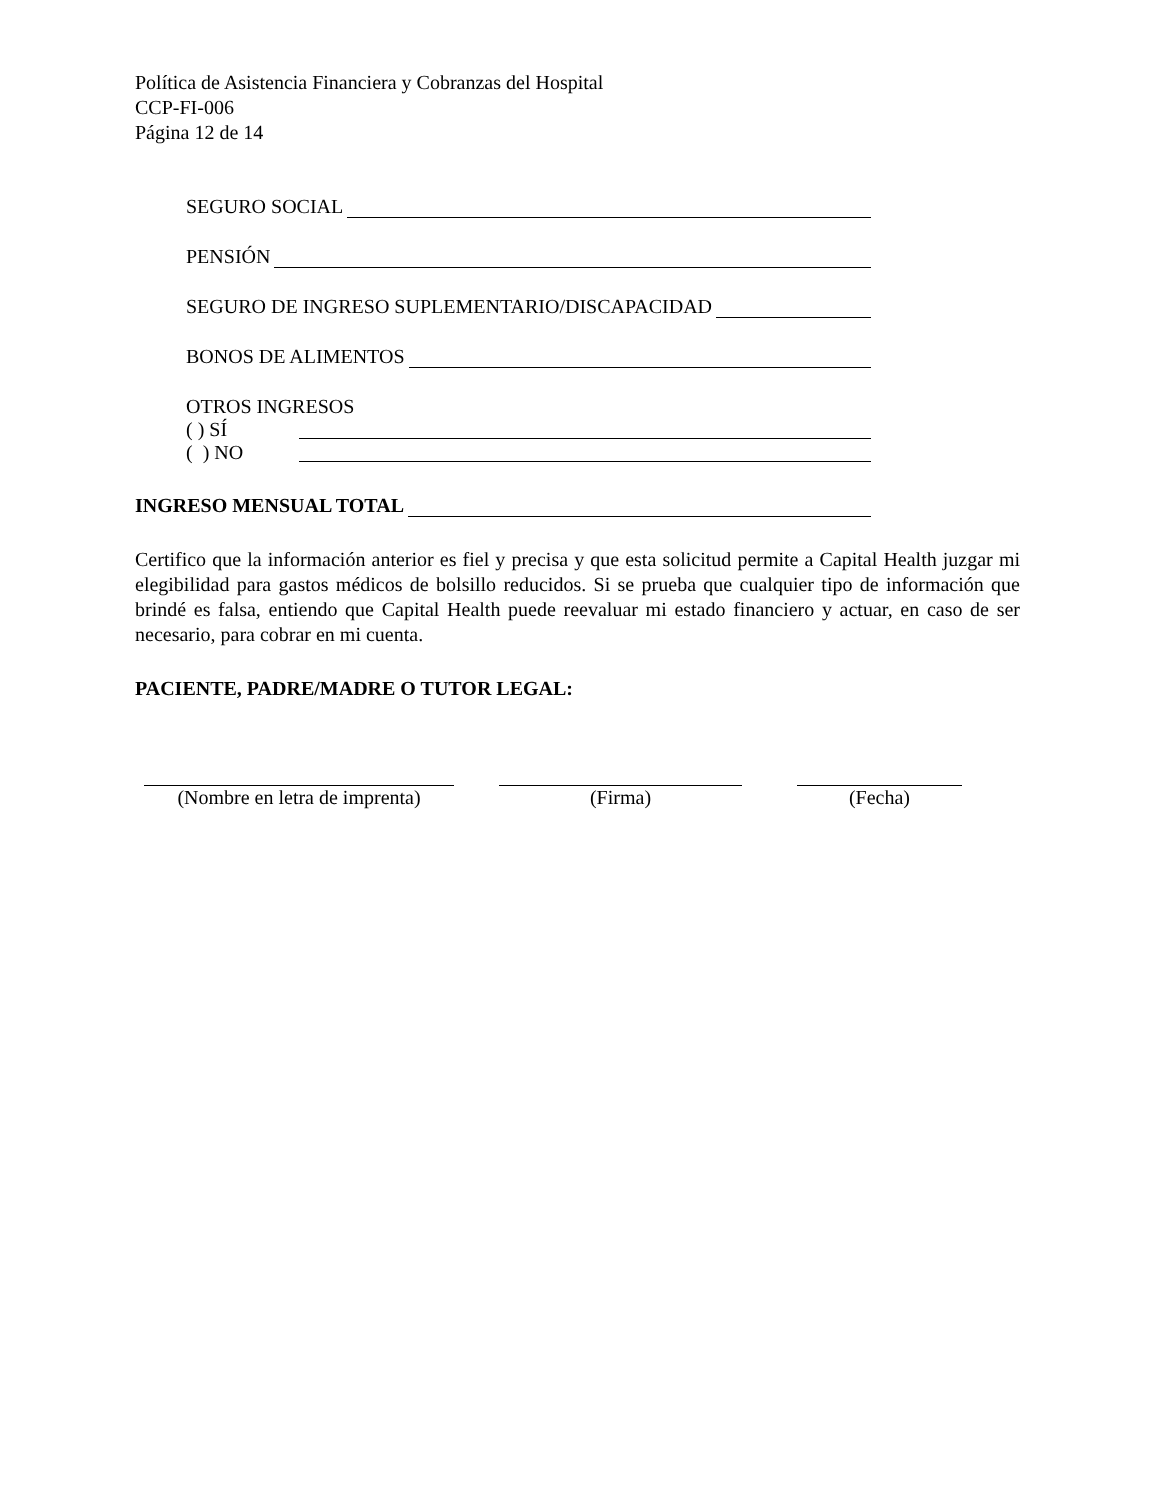Política de Asistencia Financiera y Cobranzas del Hospital
CCP-FI-006
Página 12 de 14
SEGURO SOCIAL
PENSIÓN
SEGURO DE INGRESO SUPLEMENTARIO/DISCAPACIDAD
BONOS DE ALIMENTOS
OTROS INGRESOS
( ) SÍ
( ) NO
INGRESO MENSUAL TOTAL
Certifico que la información anterior es fiel y precisa y que esta solicitud permite a Capital Health juzgar mi elegibilidad para gastos médicos de bolsillo reducidos. Si se prueba que cualquier tipo de información que brindé es falsa, entiendo que Capital Health puede reevaluar mi estado financiero y actuar, en caso de ser necesario, para cobrar en mi cuenta.
PACIENTE, PADRE/MADRE O TUTOR LEGAL:
(Nombre en letra de imprenta)
(Firma) (Fecha)